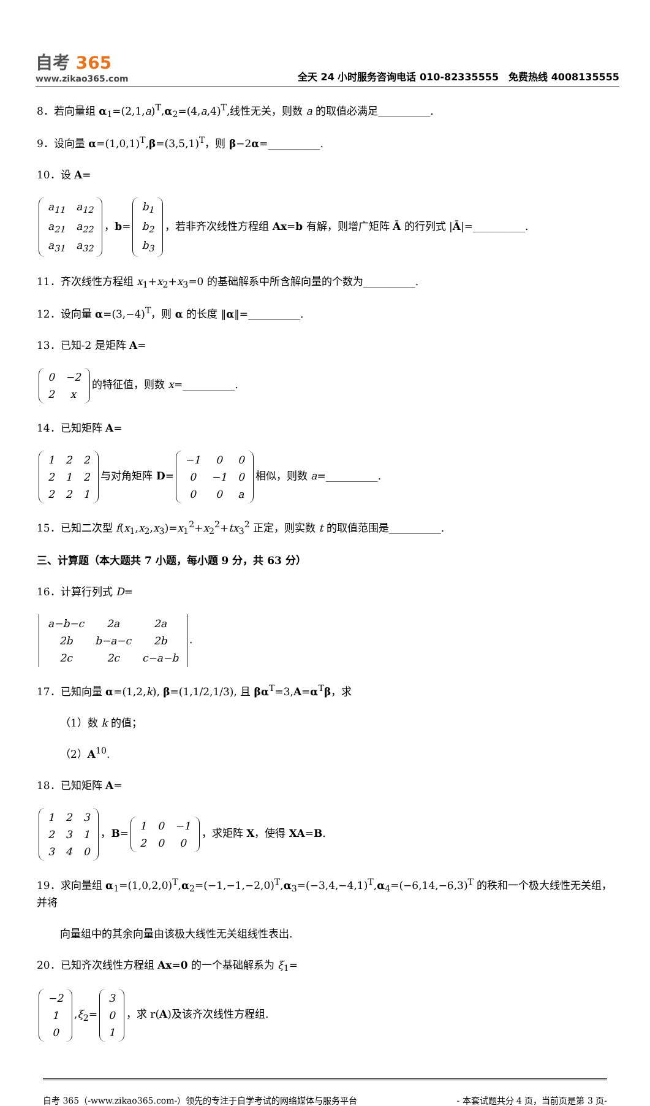自考 365
www.zikao365.com
全天 24 小时服务咨询电话 010-82335555　免费热线 4008135555
8．若向量组 α<sub>1</sub>=(2,1,a)<sup>T</sup>,α<sub>2</sub>=(4,a,4)<sup>T</sup>,线性无关，则数 a 的取值必满足__________.
9．设向量 α=(1,0,1)<sup>T</sup>,β=(3,5,1)<sup>T</sup>，则 β−2α=__________.
10．设 A=
| a<sub>11</sub> | a<sub>12</sub> |
| a<sub>21</sub> | a<sub>22</sub> |
| a<sub>31</sub> | a<sub>32</sub> |
，b=
| b<sub>1</sub> |
| b<sub>2</sub> |
| b<sub>3</sub> |
，若非齐次线性方程组 Ax=b 有解，则增广矩阵 Ā 的行列式 |Ā|=__________.
11．齐次线性方程组 x<sub>1</sub>+x<sub>2</sub>+x<sub>3</sub>=0 的基础解系中所含解向量的个数为__________.
12．设向量 α=(3,−4)<sup>T</sup>，则 α 的长度 ‖α‖=__________.
13．已知-2 是矩阵 A=
| 0 | −2 |
| 2 | x |
的特征值，则数 x=__________.
14．已知矩阵 A=
| 1 | 2 | 2 |
| 2 | 1 | 2 |
| 2 | 2 | 1 |
与对角矩阵 D=
| −1 | 0 | 0 |
| 0 | −1 | 0 |
| 0 | 0 | a |
相似，则数 a=__________.
15．已知二次型 f(x<sub>1</sub>,x<sub>2</sub>,x<sub>3</sub>)=x<sub>1</sub><sup>2</sup>+x<sub>2</sub><sup>2</sup>+tx<sub>3</sub><sup>2</sup> 正定，则实数 t 的取值范围是__________.
三、计算题（本大题共 7 小题，每小题 9 分，共 63 分）
16．计算行列式 D=
| a−b−c | 2a | 2a |
| 2b | b−a−c | 2b |
| 2c | 2c | c−a−b |
.
17．已知向量 α=(1,2,k), β=(1,1/2,1/3), 且 βα<sup>T</sup>=3,A=α<sup>T</sup>β，求
（1）数 k 的值；
（2）A<sup>10</sup>.
18．已知矩阵 A=
| 1 | 2 | 3 |
| 2 | 3 | 1 |
| 3 | 4 | 0 |
，B=
| 1 | 0 | −1 |
| 2 | 0 | 0 |
，求矩阵 X，使得 XA=B.
19．求向量组 α<sub>1</sub>=(1,0,2,0)<sup>T</sup>,α<sub>2</sub>=(−1,−1,−2,0)<sup>T</sup>,α<sub>3</sub>=(−3,4,−4,1)<sup>T</sup>,α<sub>4</sub>=(−6,14,−6,3)<sup>T</sup> 的秩和一个极大线性无关组，并将
向量组中的其余向量由该极大线性无关组线性表出.
20．已知齐次线性方程组 Ax=0 的一个基础解系为 ξ<sub>1</sub>=
| −2 |
| 1 |
| 0 |
,ξ<sub>2</sub>=
| 3 |
| 0 |
| 1 |
，求 r(A)及该齐次线性方程组.
自考 365（-www.zikao365.com-）领先的专注于自学考试的网络媒体与服务平台 - 本套试题共分 4 页，当前页是第 3 页-